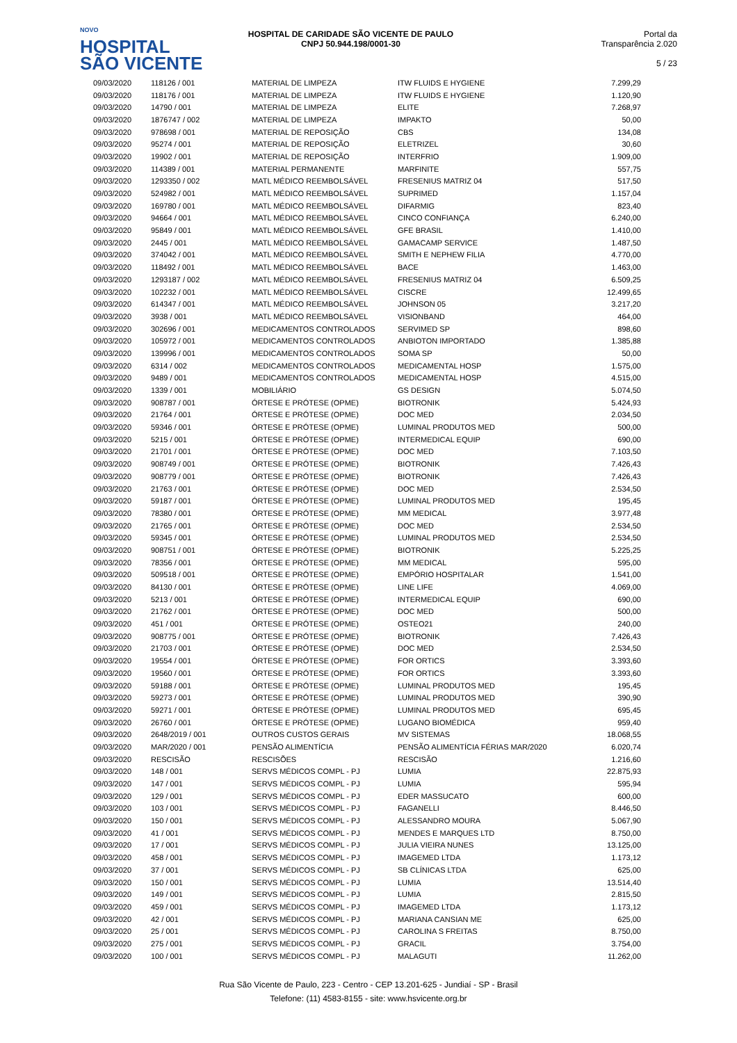NOVO
HOSPITAL
SÃO VICENTE
HOSPITAL DE CARIDADE SÃO VICENTE DE PAULO
CNPJ 50.944.198/0001-30
Portal da Transparência 2.020
5 / 23
| 09/03/2020 | 118126 / 001 | MATERIAL DE LIMPEZA | ITW FLUIDS E HYGIENE | 7.299,29 |
| 09/03/2020 | 118176 / 001 | MATERIAL DE LIMPEZA | ITW FLUIDS E HYGIENE | 1.120,90 |
| 09/03/2020 | 14790 / 001 | MATERIAL DE LIMPEZA | ELITE | 7.268,97 |
| 09/03/2020 | 1876747 / 002 | MATERIAL DE LIMPEZA | IMPAKTO | 50,00 |
| 09/03/2020 | 978698 / 001 | MATERIAL DE REPOSIÇÃO | CBS | 134,08 |
| 09/03/2020 | 95274 / 001 | MATERIAL DE REPOSIÇÃO | ELETRIZEL | 30,60 |
| 09/03/2020 | 19902 / 001 | MATERIAL DE REPOSIÇÃO | INTERFRIO | 1.909,00 |
| 09/03/2020 | 114389 / 001 | MATERIAL PERMANENTE | MARFINITE | 557,75 |
| 09/03/2020 | 1293350 / 002 | MATL MÉDICO REEMBOLSÁVEL | FRESENIUS MATRIZ 04 | 517,50 |
| 09/03/2020 | 524982 / 001 | MATL MÉDICO REEMBOLSÁVEL | SUPRIMED | 1.157,04 |
| 09/03/2020 | 169780 / 001 | MATL MÉDICO REEMBOLSÁVEL | DIFARMIG | 823,40 |
| 09/03/2020 | 94664 / 001 | MATL MÉDICO REEMBOLSÁVEL | CINCO CONFIANÇA | 6.240,00 |
| 09/03/2020 | 95849 / 001 | MATL MÉDICO REEMBOLSÁVEL | GFE BRASIL | 1.410,00 |
| 09/03/2020 | 2445 / 001 | MATL MÉDICO REEMBOLSÁVEL | GAMACAMP SERVICE | 1.487,50 |
| 09/03/2020 | 374042 / 001 | MATL MÉDICO REEMBOLSÁVEL | SMITH E NEPHEW FILIA | 4.770,00 |
| 09/03/2020 | 118492 / 001 | MATL MÉDICO REEMBOLSÁVEL | BACE | 1.463,00 |
| 09/03/2020 | 1293187 / 002 | MATL MÉDICO REEMBOLSÁVEL | FRESENIUS MATRIZ 04 | 6.509,25 |
| 09/03/2020 | 102232 / 001 | MATL MÉDICO REEMBOLSÁVEL | CISCRE | 12.499,65 |
| 09/03/2020 | 614347 / 001 | MATL MÉDICO REEMBOLSÁVEL | JOHNSON 05 | 3.217,20 |
| 09/03/2020 | 3938 / 001 | MATL MÉDICO REEMBOLSÁVEL | VISIONBAND | 464,00 |
| 09/03/2020 | 302696 / 001 | MEDICAMENTOS CONTROLADOS | SERVIMED SP | 898,60 |
| 09/03/2020 | 105972 / 001 | MEDICAMENTOS CONTROLADOS | ANBIOTON IMPORTADO | 1.385,88 |
| 09/03/2020 | 139996 / 001 | MEDICAMENTOS CONTROLADOS | SOMA SP | 50,00 |
| 09/03/2020 | 6314 / 002 | MEDICAMENTOS CONTROLADOS | MEDICAMENTAL HOSP | 1.575,00 |
| 09/03/2020 | 9489 / 001 | MEDICAMENTOS CONTROLADOS | MEDICAMENTAL HOSP | 4.515,00 |
| 09/03/2020 | 1339 / 001 | MOBILIÁRIO | GS DESIGN | 5.074,50 |
| 09/03/2020 | 908787 / 001 | ÓRTESE E PRÓTESE (OPME) | BIOTRONIK | 5.424,93 |
| 09/03/2020 | 21764 / 001 | ÓRTESE E PRÓTESE (OPME) | DOC MED | 2.034,50 |
| 09/03/2020 | 59346 / 001 | ÓRTESE E PRÓTESE (OPME) | LUMINAL PRODUTOS MED | 500,00 |
| 09/03/2020 | 5215 / 001 | ÓRTESE E PRÓTESE (OPME) | INTERMEDICAL EQUIP | 690,00 |
| 09/03/2020 | 21701 / 001 | ÓRTESE E PRÓTESE (OPME) | DOC MED | 7.103,50 |
| 09/03/2020 | 908749 / 001 | ÓRTESE E PRÓTESE (OPME) | BIOTRONIK | 7.426,43 |
| 09/03/2020 | 908779 / 001 | ÓRTESE E PRÓTESE (OPME) | BIOTRONIK | 7.426,43 |
| 09/03/2020 | 21763 / 001 | ÓRTESE E PRÓTESE (OPME) | DOC MED | 2.534,50 |
| 09/03/2020 | 59187 / 001 | ÓRTESE E PRÓTESE (OPME) | LUMINAL PRODUTOS MED | 195,45 |
| 09/03/2020 | 78380 / 001 | ÓRTESE E PRÓTESE (OPME) | MM MEDICAL | 3.977,48 |
| 09/03/2020 | 21765 / 001 | ÓRTESE E PRÓTESE (OPME) | DOC MED | 2.534,50 |
| 09/03/2020 | 59345 / 001 | ÓRTESE E PRÓTESE (OPME) | LUMINAL PRODUTOS MED | 2.534,50 |
| 09/03/2020 | 908751 / 001 | ÓRTESE E PRÓTESE (OPME) | BIOTRONIK | 5.225,25 |
| 09/03/2020 | 78356 / 001 | ÓRTESE E PRÓTESE (OPME) | MM MEDICAL | 595,00 |
| 09/03/2020 | 509518 / 001 | ÓRTESE E PRÓTESE (OPME) | EMPÓRIO HOSPITALAR | 1.541,00 |
| 09/03/2020 | 84130 / 001 | ÓRTESE E PRÓTESE (OPME) | LINE LIFE | 4.069,00 |
| 09/03/2020 | 5213 / 001 | ÓRTESE E PRÓTESE (OPME) | INTERMEDICAL EQUIP | 690,00 |
| 09/03/2020 | 21762 / 001 | ÓRTESE E PRÓTESE (OPME) | DOC MED | 500,00 |
| 09/03/2020 | 451 / 001 | ÓRTESE E PRÓTESE (OPME) | OSTEO21 | 240,00 |
| 09/03/2020 | 908775 / 001 | ÓRTESE E PRÓTESE (OPME) | BIOTRONIK | 7.426,43 |
| 09/03/2020 | 21703 / 001 | ÓRTESE E PRÓTESE (OPME) | DOC MED | 2.534,50 |
| 09/03/2020 | 19554 / 001 | ÓRTESE E PRÓTESE (OPME) | FOR ORTICS | 3.393,60 |
| 09/03/2020 | 19560 / 001 | ÓRTESE E PRÓTESE (OPME) | FOR ORTICS | 3.393,60 |
| 09/03/2020 | 59188 / 001 | ÓRTESE E PRÓTESE (OPME) | LUMINAL PRODUTOS MED | 195,45 |
| 09/03/2020 | 59273 / 001 | ÓRTESE E PRÓTESE (OPME) | LUMINAL PRODUTOS MED | 390,90 |
| 09/03/2020 | 59271 / 001 | ÓRTESE E PRÓTESE (OPME) | LUMINAL PRODUTOS MED | 695,45 |
| 09/03/2020 | 26760 / 001 | ÓRTESE E PRÓTESE (OPME) | LUGANO BIOMÉDICA | 959,40 |
| 09/03/2020 | 2648/2019 / 001 | OUTROS CUSTOS GERAIS | MV SISTEMAS | 18.068,55 |
| 09/03/2020 | MAR/2020 / 001 | PENSÃO ALIMENTÍCIA | PENSÃO ALIMENTÍCIA FÉRIAS MAR/2020 | 6.020,74 |
| 09/03/2020 | RESCISÃO | RESCISÕES | RESCISÃO | 1.216,60 |
| 09/03/2020 | 148 / 001 | SERVS MÉDICOS COMPL - PJ | LUMIA | 22.875,93 |
| 09/03/2020 | 147 / 001 | SERVS MÉDICOS COMPL - PJ | LUMIA | 595,94 |
| 09/03/2020 | 129 / 001 | SERVS MÉDICOS COMPL - PJ | EDER MASSUCATO | 600,00 |
| 09/03/2020 | 103 / 001 | SERVS MÉDICOS COMPL - PJ | FAGANELLI | 8.446,50 |
| 09/03/2020 | 150 / 001 | SERVS MÉDICOS COMPL - PJ | ALESSANDRO MOURA | 5.067,90 |
| 09/03/2020 | 41 / 001 | SERVS MÉDICOS COMPL - PJ | MENDES E MARQUES LTD | 8.750,00 |
| 09/03/2020 | 17 / 001 | SERVS MÉDICOS COMPL - PJ | JULIA VIEIRA NUNES | 13.125,00 |
| 09/03/2020 | 458 / 001 | SERVS MÉDICOS COMPL - PJ | IMAGEMED LTDA | 1.173,12 |
| 09/03/2020 | 37 / 001 | SERVS MÉDICOS COMPL - PJ | SB CLÍNICAS LTDA | 625,00 |
| 09/03/2020 | 150 / 001 | SERVS MÉDICOS COMPL - PJ | LUMIA | 13.514,40 |
| 09/03/2020 | 149 / 001 | SERVS MÉDICOS COMPL - PJ | LUMIA | 2.815,50 |
| 09/03/2020 | 459 / 001 | SERVS MÉDICOS COMPL - PJ | IMAGEMED LTDA | 1.173,12 |
| 09/03/2020 | 42 / 001 | SERVS MÉDICOS COMPL - PJ | MARIANA CANSIAN ME | 625,00 |
| 09/03/2020 | 25 / 001 | SERVS MÉDICOS COMPL - PJ | CAROLINA S FREITAS | 8.750,00 |
| 09/03/2020 | 275 / 001 | SERVS MÉDICOS COMPL - PJ | GRACIL | 3.754,00 |
| 09/03/2020 | 100 / 001 | SERVS MÉDICOS COMPL - PJ | MALAGUTI | 11.262,00 |
Rua São Vicente de Paulo, 223 - Centro - CEP 13.201-625 - Jundiaí - SP - Brasil
Telefone: (11) 4583-8155 - site: www.hsvicente.org.br